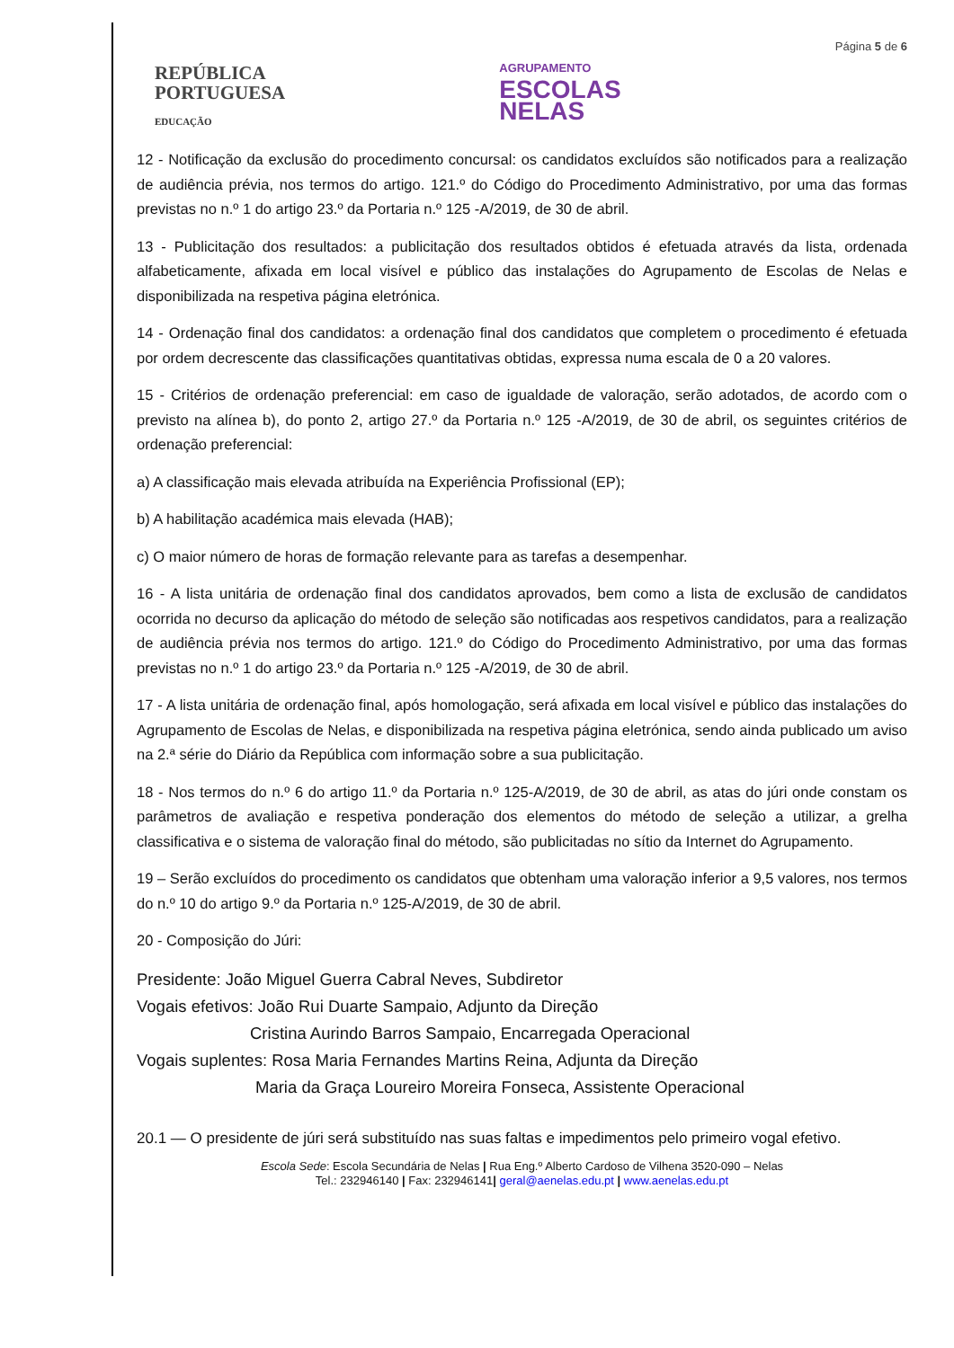REPÚBLICA
PORTUGUESA
EDUCAÇÃO
AGRUPAMENTO
ESCOLAS
NELAS
Página 5 de 6
12 - Notificação da exclusão do procedimento concursal: os candidatos excluídos são notificados para a realização de audiência prévia, nos termos do artigo. 121.º do Código do Procedimento Administrativo, por uma das formas previstas no n.º 1 do artigo 23.º da Portaria n.º 125 -A/2019, de 30 de abril.
13 - Publicitação dos resultados: a publicitação dos resultados obtidos é efetuada através da lista, ordenada alfabeticamente, afixada em local visível e público das instalações do Agrupamento de Escolas de Nelas e disponibilizada na respetiva página eletrónica.
14 - Ordenação final dos candidatos: a ordenação final dos candidatos que completem o procedimento é efetuada por ordem decrescente das classificações quantitativas obtidas, expressa numa escala de 0 a 20 valores.
15 - Critérios de ordenação preferencial: em caso de igualdade de valoração, serão adotados, de acordo com o previsto na alínea b), do ponto 2, artigo 27.º da Portaria n.º 125 -A/2019, de 30 de abril, os seguintes critérios de ordenação preferencial:
a) A classificação mais elevada atribuída na Experiência Profissional (EP);
b) A habilitação académica mais elevada (HAB);
c) O maior número de horas de formação relevante para as tarefas a desempenhar.
16 - A lista unitária de ordenação final dos candidatos aprovados, bem como a lista de exclusão de candidatos ocorrida no decurso da aplicação do método de seleção são notificadas aos respetivos candidatos, para a realização de audiência prévia nos termos do artigo. 121.º do Código do Procedimento Administrativo, por uma das formas previstas no n.º 1 do artigo 23.º da Portaria n.º 125 -A/2019, de 30 de abril.
17 - A lista unitária de ordenação final, após homologação, será afixada em local visível e público das instalações do Agrupamento de Escolas de Nelas, e disponibilizada na respetiva página eletrónica, sendo ainda publicado um aviso na 2.ª série do Diário da República com informação sobre a sua publicitação.
18 - Nos termos do n.º 6 do artigo 11.º da Portaria n.º 125-A/2019, de 30 de abril, as atas do júri onde constam os parâmetros de avaliação e respetiva ponderação dos elementos do método de seleção a utilizar, a grelha classificativa e o sistema de valoração final do método, são publicitadas no sítio da Internet do Agrupamento.
19 – Serão excluídos do procedimento os candidatos que obtenham uma valoração inferior a 9,5 valores, nos termos do n.º 10 do artigo 9.º da Portaria n.º 125-A/2019, de 30 de abril.
20 - Composição do Júri:
Presidente: João Miguel Guerra Cabral Neves, Subdiretor
Vogais efetivos: João Rui Duarte Sampaio, Adjunto da Direção
Cristina Aurindo Barros Sampaio, Encarregada Operacional
Vogais suplentes: Rosa Maria Fernandes Martins Reina, Adjunta da Direção
Maria da Graça Loureiro Moreira Fonseca, Assistente Operacional
20.1 — O presidente de júri será substituído nas suas faltas e impedimentos pelo primeiro vogal efetivo.
Escola Sede: Escola Secundária de Nelas | Rua Eng.º Alberto Cardoso de Vilhena 3520-090 – Nelas
Tel.: 232946140 | Fax: 232946141| geral@aenelas.edu.pt | www.aenelas.edu.pt